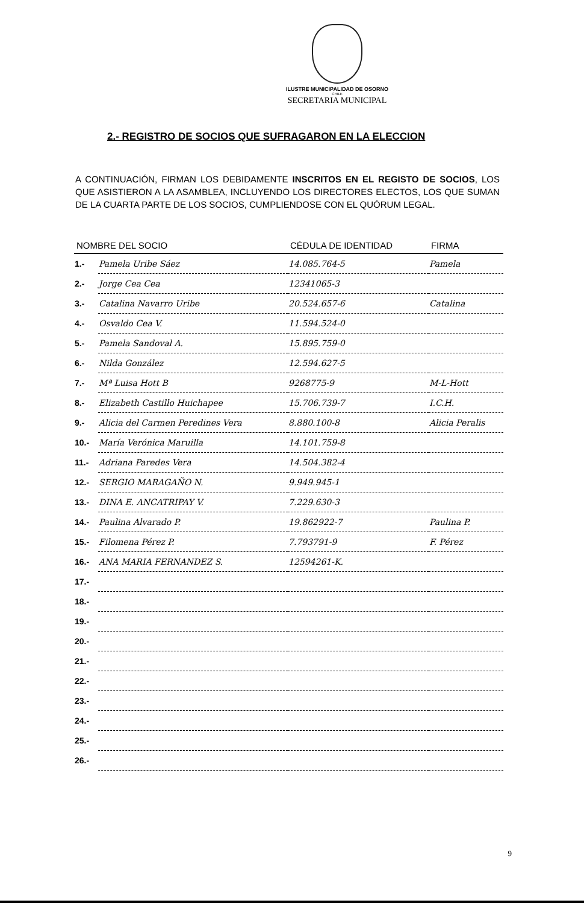ILUSTRE MUNICIPALIDAD DE OSORNO
CHILE
SECRETARIA MUNICIPAL
2.- REGISTRO DE SOCIOS QUE SUFRAGARON EN LA ELECCION
A CONTINUACIÓN, FIRMAN LOS DEBIDAMENTE INSCRITOS EN EL REGISTO DE SOCIOS, LOS QUE ASISTIERON A LA ASAMBLEA, INCLUYENDO LOS DIRECTORES ELECTOS, LOS QUE SUMAN DE LA CUARTA PARTE DE LOS SOCIOS, CUMPLIENDOSE CON EL QUÓRUM LEGAL.
| NOMBRE DEL SOCIO | | CÉDULA DE IDENTIDAD | FIRMA |
| --- | --- | --- | --- |
| 1.- | Pamela Uribe Sáez | 14.085.764-5 | Pamela |
| 2.- | Jorge Cea Cea | 12341065-3 | |
| 3.- | Catalina Navarro Uribe | 20.524.657-6 | Catalina |
| 4.- | Osvaldo Cea V. | 11.594.524-0 | |
| 5.- | Pamela Sandoval A. | 15.895.759-0 | |
| 6.- | Nilda González | 12.594.627-5 | |
| 7.- | Mª Luisa Hott B | 9268775-9 | M-L-Hott |
| 8.- | Elizabeth Castillo Huichapee | 15.706.739-7 | I.C.H. |
| 9.- | Alicia del Carmen Peredines Vera | 8.880.100-8 | Alicia Peralis |
| 10.- | María Verónica Maruilla | 14.101.759-8 | |
| 11.- | Adriana Paredes Vera | 14.504.382-4 | |
| 12.- | SERGIO MARAGAÑO N. | 9.949.945-1 | |
| 13.- | DINA E. ANCATRIPAY V. | 7.229.630-3 | |
| 14.- | Paulina Alvarado P. | 19.862922-7 | Paulina P. |
| 15.- | Filomena Pérez P. | 7.793791-9 | F. Pérez |
| 16.- | ANA MARIA FERNANDEZ S. | 12594261-K. | |
| 17.- | | | |
| 18.- | | | |
| 19.- | | | |
| 20.- | | | |
| 21.- | | | |
| 22.- | | | |
| 23.- | | | |
| 24.- | | | |
| 25.- | | | |
| 26.- | | | |
9